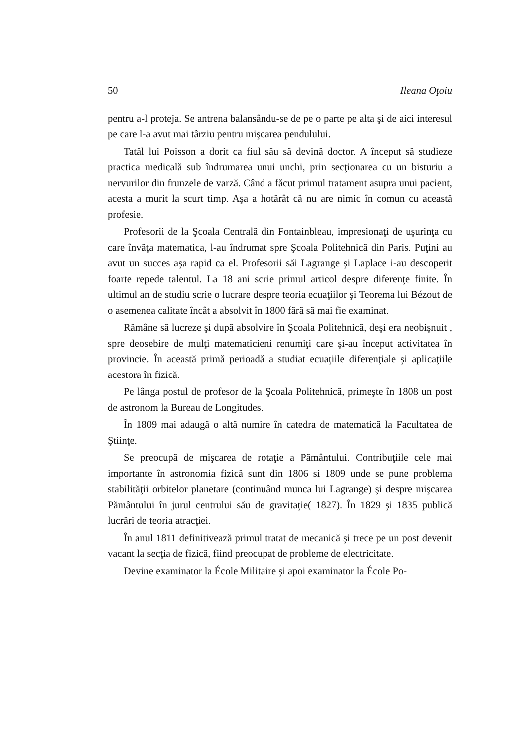50 Ileana Oţoiu
pentru a-l proteja. Se antrena balansându-se de pe o parte pe alta şi de aici interesul pe care l-a avut mai târziu pentru mişcarea pendulului.
Tatăl lui Poisson a dorit ca fiul său să devină doctor. A început să studieze practica medicală sub îndrumarea unui unchi, prin secţionarea cu un bisturiu a nervurilor din frunzele de varză. Când a făcut primul tratament asupra unui pacient, acesta a murit la scurt timp. Aşa a hotărât că nu are nimic în comun cu această profesie.
Profesorii de la Şcoala Centrală din Fontainbleau, impresionaţi de uşurinţa cu care învăţa matematica, l-au îndrumat spre Şcoala Politehnică din Paris. Puţini au avut un succes aşa rapid ca el. Profesorii săi Lagrange şi Laplace i-au descoperit foarte repede talentul. La 18 ani scrie primul articol despre diferenţe finite. În ultimul an de studiu scrie o lucrare despre teoria ecuaţiilor şi Teorema lui Bézout de o asemenea calitate încât a absolvit în 1800 fără să mai fie examinat.
Rămâne să lucreze şi după absolvire în Şcoala Politehnică, deşi era neobişnuit , spre deosebire de mulţi matematicieni renumiţi care şi-au început activitatea în provincie. În această primă perioadă a studiat ecuaţiile diferenţiale şi aplicaţiile acestora în fizică.
Pe lânga postul de profesor de la Şcoala Politehnică, primeşte în 1808 un post de astronom la Bureau de Longitudes.
În 1809 mai adaugă o altă numire în catedra de matematică la Facultatea de Ştiinţe.
Se preocupă de mişcarea de rotaţie a Pământului. Contribuţiile cele mai importante în astronomia fizică sunt din 1806 si 1809 unde se pune problema stabilităţii orbitelor planetare (continuând munca lui Lagrange) şi despre mişcarea Pământului în jurul centrului său de gravitaţie( 1827). În 1829 şi 1835 publică lucrări de teoria atracţiei.
În anul 1811 definitivează primul tratat de mecanică şi trece pe un post devenit vacant la secţia de fizică, fiind preocupat de probleme de electricitate.
Devine examinator la École Militaire şi apoi examinator la École Po-